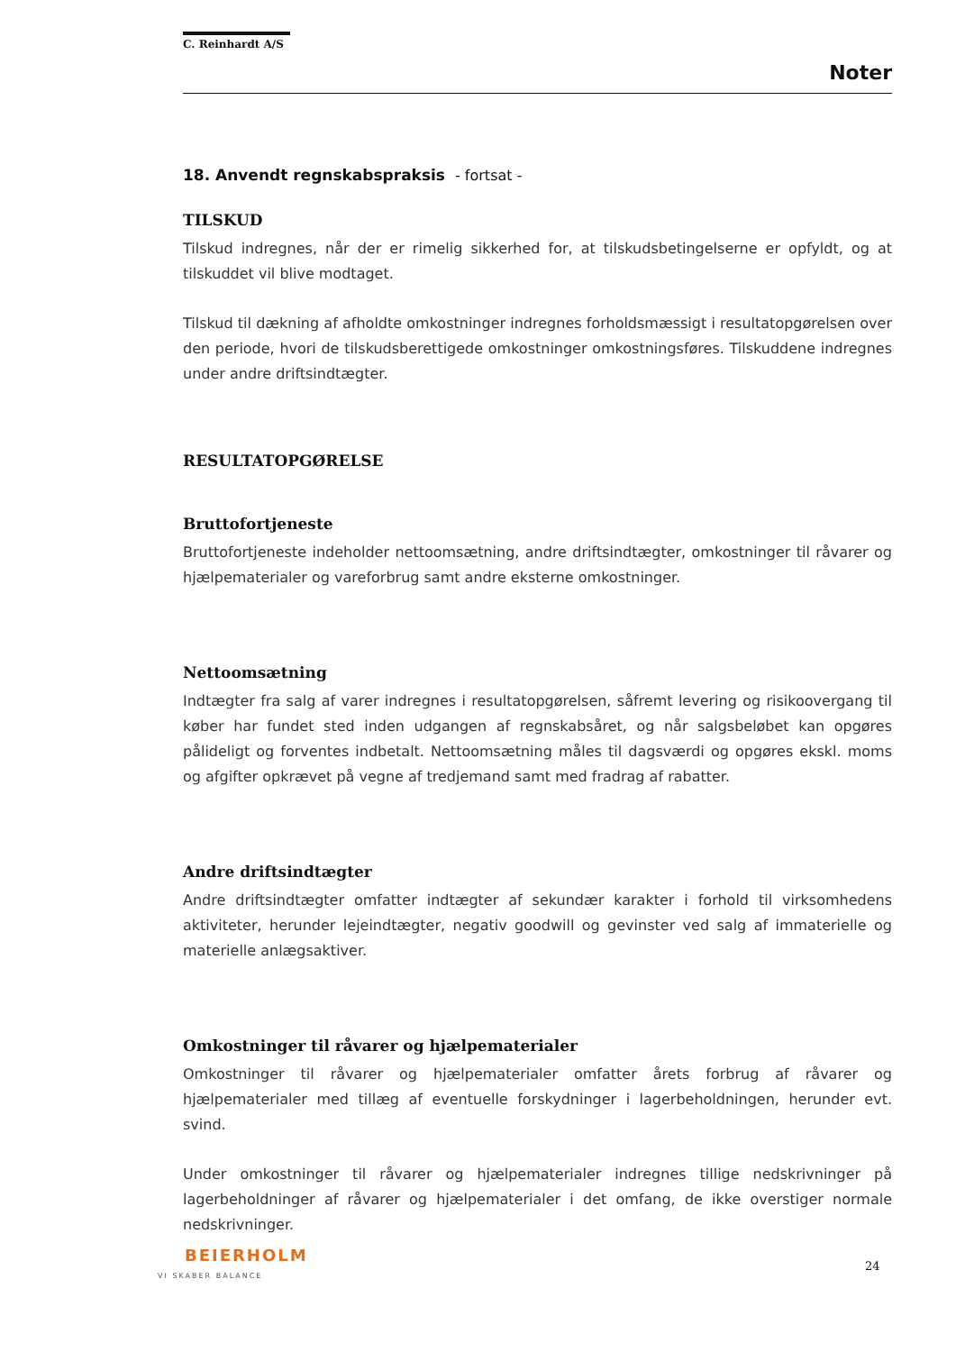C. Reinhardt A/S
Noter
18. Anvendt regnskabspraksis - fortsat -
TILSKUD
Tilskud indregnes, når der er rimelig sikkerhed for, at tilskudsbetingelserne er opfyldt, og at tilskuddet vil blive modtaget.
Tilskud til dækning af afholdte omkostninger indregnes forholdsmæssigt i resultatopgørelsen over den periode, hvori de tilskudsberettigede omkostninger omkostningsføres. Tilskuddene indregnes under andre driftsindtægter.
RESULTATOPGØRELSE
Bruttofortjeneste
Bruttofortjeneste indeholder nettoomsætning, andre driftsindtægter, omkostninger til råvarer og hjælpematerialer og vareforbrug samt andre eksterne omkostninger.
Nettoomsætning
Indtægter fra salg af varer indregnes i resultatopgørelsen, såfremt levering og risikoovergang til køber har fundet sted inden udgangen af regnskabsåret, og når salgsbeløbet kan opgøres pålideligt og forventes indbetalt. Nettoomsætning måles til dagsværdi og opgøres ekskl. moms og afgifter opkrævet på vegne af tredjemand samt med fradrag af rabatter.
Andre driftsindtægter
Andre driftsindtægter omfatter indtægter af sekundær karakter i forhold til virksomhedens aktiviteter, herunder lejeindtægter, negativ goodwill og gevinster ved salg af immaterielle og materielle anlægsaktiver.
Omkostninger til råvarer og hjælpematerialer
Omkostninger til råvarer og hjælpematerialer omfatter årets forbrug af råvarer og hjælpematerialer med tillæg af eventuelle forskydninger i lagerbeholdningen, herunder evt. svind.
Under omkostninger til råvarer og hjælpematerialer indregnes tillige nedskrivninger på lagerbeholdninger af råvarer og hjælpematerialer i det omfang, de ikke overstiger normale nedskrivninger.
BEIERHOLM
VI SKABER BALANCE
24